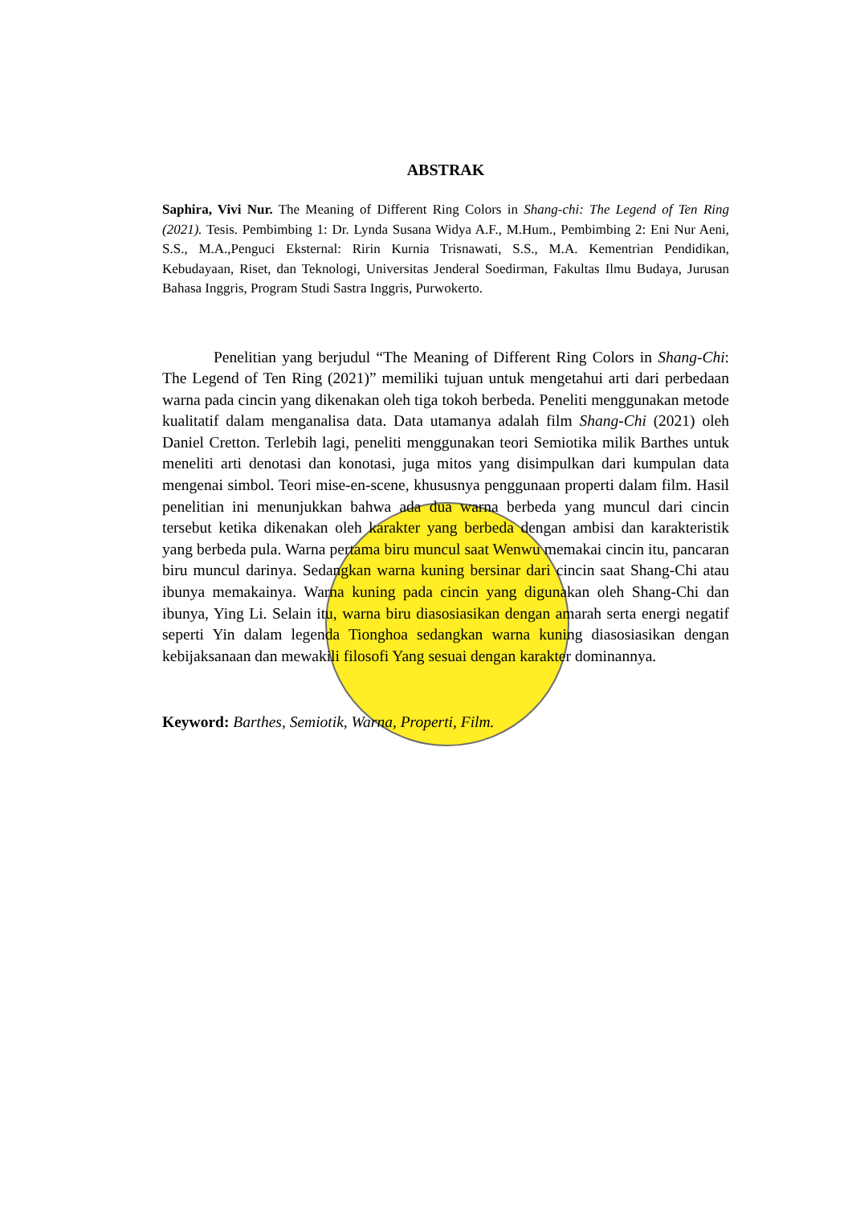ABSTRAK
Saphira, Vivi Nur. The Meaning of Different Ring Colors in Shang-chi: The Legend of Ten Ring (2021). Tesis. Pembimbing 1: Dr. Lynda Susana Widya A.F., M.Hum., Pembimbing 2: Eni Nur Aeni, S.S., M.A.,Penguci Eksternal: Ririn Kurnia Trisnawati, S.S., M.A. Kementrian Pendidikan, Kebudayaan, Riset, dan Teknologi, Universitas Jenderal Soedirman, Fakultas Ilmu Budaya, Jurusan Bahasa Inggris, Program Studi Sastra Inggris, Purwokerto.
Penelitian yang berjudul “The Meaning of Different Ring Colors in Shang-Chi: The Legend of Ten Ring (2021)” memiliki tujuan untuk mengetahui arti dari perbedaan warna pada cincin yang dikenakan oleh tiga tokoh berbeda. Peneliti menggunakan metode kualitatif dalam menganalisa data. Data utamanya adalah film Shang-Chi (2021) oleh Daniel Cretton. Terlebih lagi, peneliti menggunakan teori Semiotika milik Barthes untuk meneliti arti denotasi dan konotasi, juga mitos yang disimpulkan dari kumpulan data mengenai simbol. Teori mise-en-scene, khususnya penggunaan properti dalam film. Hasil penelitian ini menunjukkan bahwa ada dua warna berbeda yang muncul dari cincin tersebut ketika dikenakan oleh karakter yang berbeda dengan ambisi dan karakteristik yang berbeda pula. Warna pertama biru muncul saat Wenwu memakai cincin itu, pancaran biru muncul darinya. Sedangkan warna kuning bersinar dari cincin saat Shang-Chi atau ibunya memakainya. Warna kuning pada cincin yang digunakan oleh Shang-Chi dan ibunya, Ying Li. Selain itu, warna biru diasosiasikan dengan amarah serta energi negatif seperti Yin dalam legenda Tionghoa sedangkan warna kuning diasosiasikan dengan kebijaksanaan dan mewakili filosofi Yang sesuai dengan karakter dominannya.
Keyword: Barthes, Semiotik, Warna, Properti, Film.